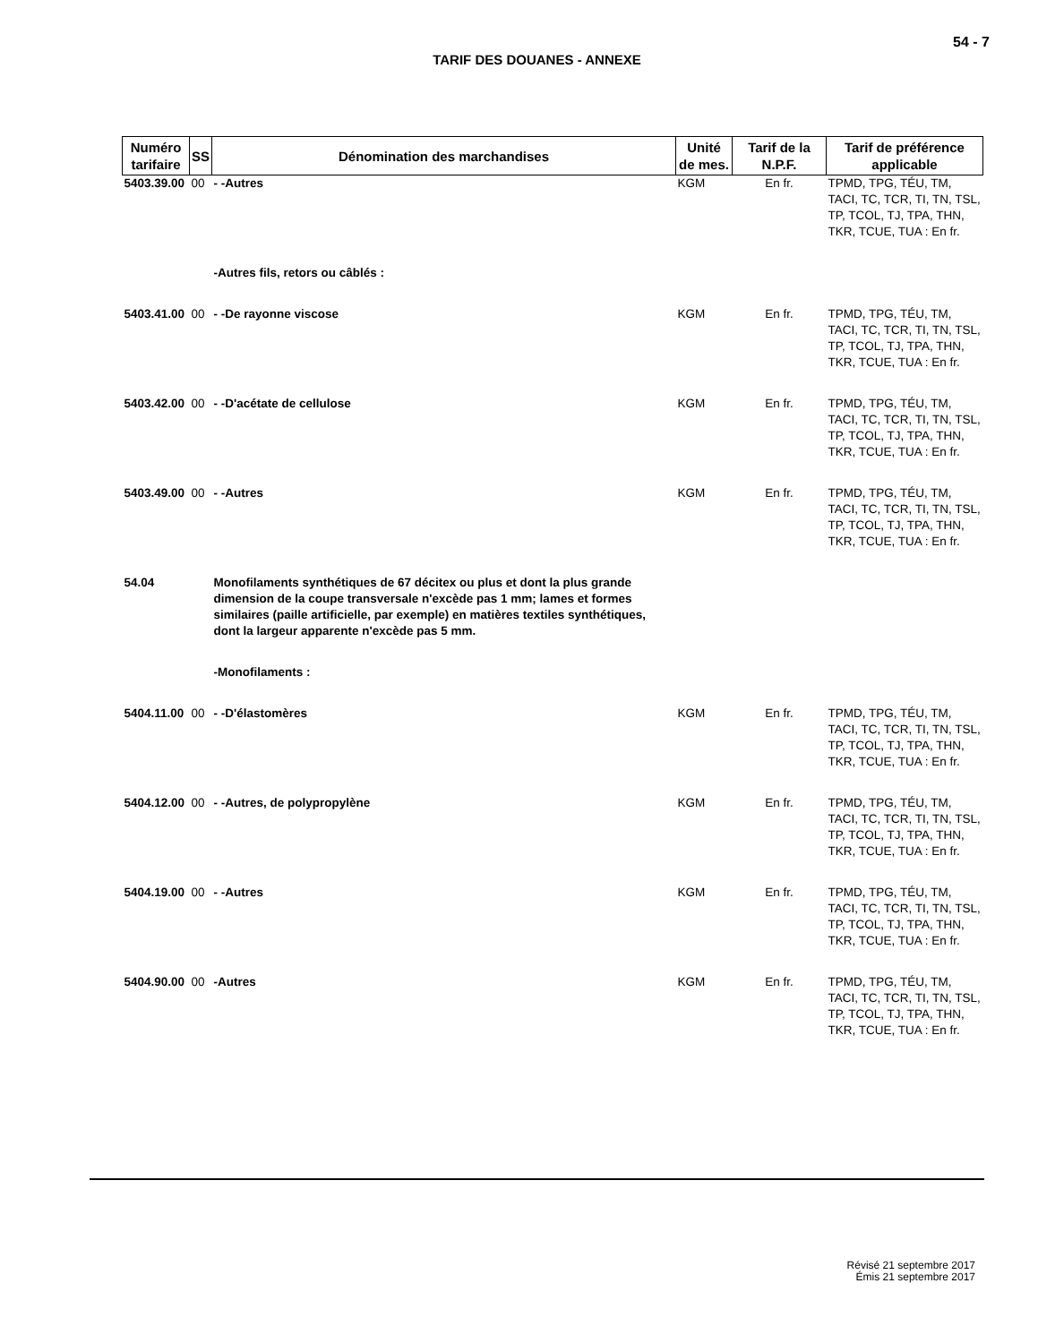54 - 7
TARIF DES DOUANES - ANNEXE
| Numéro tarifaire | SS | Dénomination des marchandises | Unité de mes. | Tarif de la N.P.F. | Tarif de préférence applicable |
| --- | --- | --- | --- | --- | --- |
| 5403.39.00 | 00 | - -Autres | KGM | En fr. | TPMD, TPG, TÉU, TM, TACI, TC, TCR, TI, TN, TSL, TP, TCOL, TJ, TPA, THN, TKR, TCUE, TUA : En fr. |
| | | -Autres fils, retors ou câblés : | | | |
| 5403.41.00 | 00 | - -De rayonne viscose | KGM | En fr. | TPMD, TPG, TÉU, TM, TACI, TC, TCR, TI, TN, TSL, TP, TCOL, TJ, TPA, THN, TKR, TCUE, TUA : En fr. |
| 5403.42.00 | 00 | - -D'acétate de cellulose | KGM | En fr. | TPMD, TPG, TÉU, TM, TACI, TC, TCR, TI, TN, TSL, TP, TCOL, TJ, TPA, THN, TKR, TCUE, TUA : En fr. |
| 5403.49.00 | 00 | - -Autres | KGM | En fr. | TPMD, TPG, TÉU, TM, TACI, TC, TCR, TI, TN, TSL, TP, TCOL, TJ, TPA, THN, TKR, TCUE, TUA : En fr. |
| 54.04 | | Monofilaments synthétiques de 67 décitex ou plus et dont la plus grande dimension de la coupe transversale n'excède pas 1 mm; lames et formes similaires (paille artificielle, par exemple) en matières textiles synthétiques, dont la largeur apparente n'excède pas 5 mm. | | | |
| | | -Monofilaments : | | | |
| 5404.11.00 | 00 | - -D'élastomères | KGM | En fr. | TPMD, TPG, TÉU, TM, TACI, TC, TCR, TI, TN, TSL, TP, TCOL, TJ, TPA, THN, TKR, TCUE, TUA : En fr. |
| 5404.12.00 | 00 | - -Autres, de polypropylène | KGM | En fr. | TPMD, TPG, TÉU, TM, TACI, TC, TCR, TI, TN, TSL, TP, TCOL, TJ, TPA, THN, TKR, TCUE, TUA : En fr. |
| 5404.19.00 | 00 | - -Autres | KGM | En fr. | TPMD, TPG, TÉU, TM, TACI, TC, TCR, TI, TN, TSL, TP, TCOL, TJ, TPA, THN, TKR, TCUE, TUA : En fr. |
| 5404.90.00 | 00 | -Autres | KGM | En fr. | TPMD, TPG, TÉU, TM, TACI, TC, TCR, TI, TN, TSL, TP, TCOL, TJ, TPA, THN, TKR, TCUE, TUA : En fr. |
Révisé 21 septembre 2017
Émis 21 septembre 2017